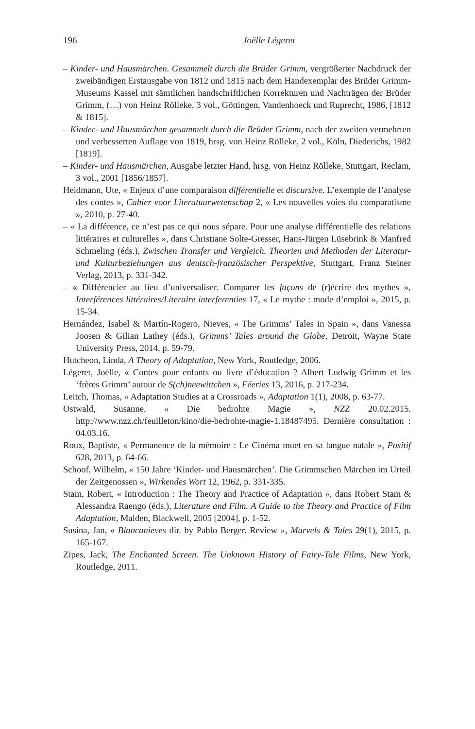196 Joëlle Légeret
– Kinder- und Hausmärchen. Gesammelt durch die Brüder Grimm, vergrößerter Nachdruck der zweibändigen Erstausgabe von 1812 und 1815 nach dem Handexemplar des Brüder Grimm-Museums Kassel mit sämtlichen handschriftlichen Korrekturen und Nachträgen der Brüder Grimm, (…) von Heinz Rölleke, 3 vol., Göttingen, Vandenhoeck und Ruprecht, 1986, [1812 & 1815].
– Kinder- und Hausmärchen gesammelt durch die Brüder Grimm, nach der zweiten vermehrten und verbesserten Auflage von 1819, hrsg. von Heinz Rölleke, 2 vol., Köln, Diederichs, 1982 [1819].
– Kinder- und Hausmärchen, Ausgabe letzter Hand, hrsg. von Heinz Rölleke, Stuttgart, Reclam, 3 vol., 2001 [1856/1857].
Heidmann, Ute, « Enjeux d’une comparaison différentielle et discursive. L’exemple de l’analyse des contes », Cahier voor Literatuurwetenschap 2, « Les nouvelles voies du comparatisme », 2010, p. 27-40.
– « La différence, ce n’est pas ce qui nous sépare. Pour une analyse différentielle des relations littéraires et culturelles », dans Christiane Solte-Gresser, Hans-Jürgen Lüsebrink & Manfred Schmeling (éds.), Zwischen Transfer und Vergleich. Theorien und Methoden der Literatur- und Kulturbeziehungen aus deutsch-französischer Perspektive, Stuttgart, Franz Steiner Verlag, 2013, p. 331-342.
– « Différencier au lieu d’universaliser. Comparer les façons de (r)écrire des mythes », Interférences littéraires/Literaire interferenties 17, « Le mythe : mode d’emploi », 2015, p. 15-34.
Hernández, Isabel & Martín-Rogero, Nieves, « The Grimms’ Tales in Spain », dans Vanessa Joosen & Gilian Lathey (éds.), Grimms’ Tales around the Globe, Detroit, Wayne State University Press, 2014, p. 59-79.
Hutcheon, Linda, A Theory of Adaptation, New York, Routledge, 2006.
Légeret, Joëlle, « Contes pour enfants ou livre d’éducation ? Albert Ludwig Grimm et les ‘frères Grimm’ autour de S(ch)neewittchen », Féeries 13, 2016, p. 217-234.
Leitch, Thomas, « Adaptation Studies at a Crossroads », Adaptation 1(1), 2008, p. 63-77.
Ostwald, Susanne, « Die bedrohte Magie », NZZ 20.02.2015. http://www.nzz.ch/feuilleton/kino/die-bedrohte-magie-1.18487495. Dernière consultation : 04.03.16.
Roux, Baptiste, « Permanence de la mémoire : Le Cinéma muet en sa langue natale », Positif 628, 2013, p. 64-66.
Schoof, Wilhelm, « 150 Jahre ‘Kinder- und Hausmärchen’. Die Grimmschen Märchen im Urteil der Zeitgenossen », Wirkendes Wort 12, 1962, p. 331-335.
Stam, Robert, « Introduction : The Theory and Practice of Adaptation », dans Robert Stam & Alessandra Raengo (éds.), Literature and Film. A Guide to the Theory and Practice of Film Adaptation, Malden, Blackwell, 2005 [2004], p. 1-52.
Susina, Jan, « Blancanieves dir. by Pablo Berger. Review », Marvels & Tales 29(1), 2015, p. 165-167.
Zipes, Jack, The Enchanted Screen. The Unknown History of Fairy-Tale Films, New York, Routledge, 2011.